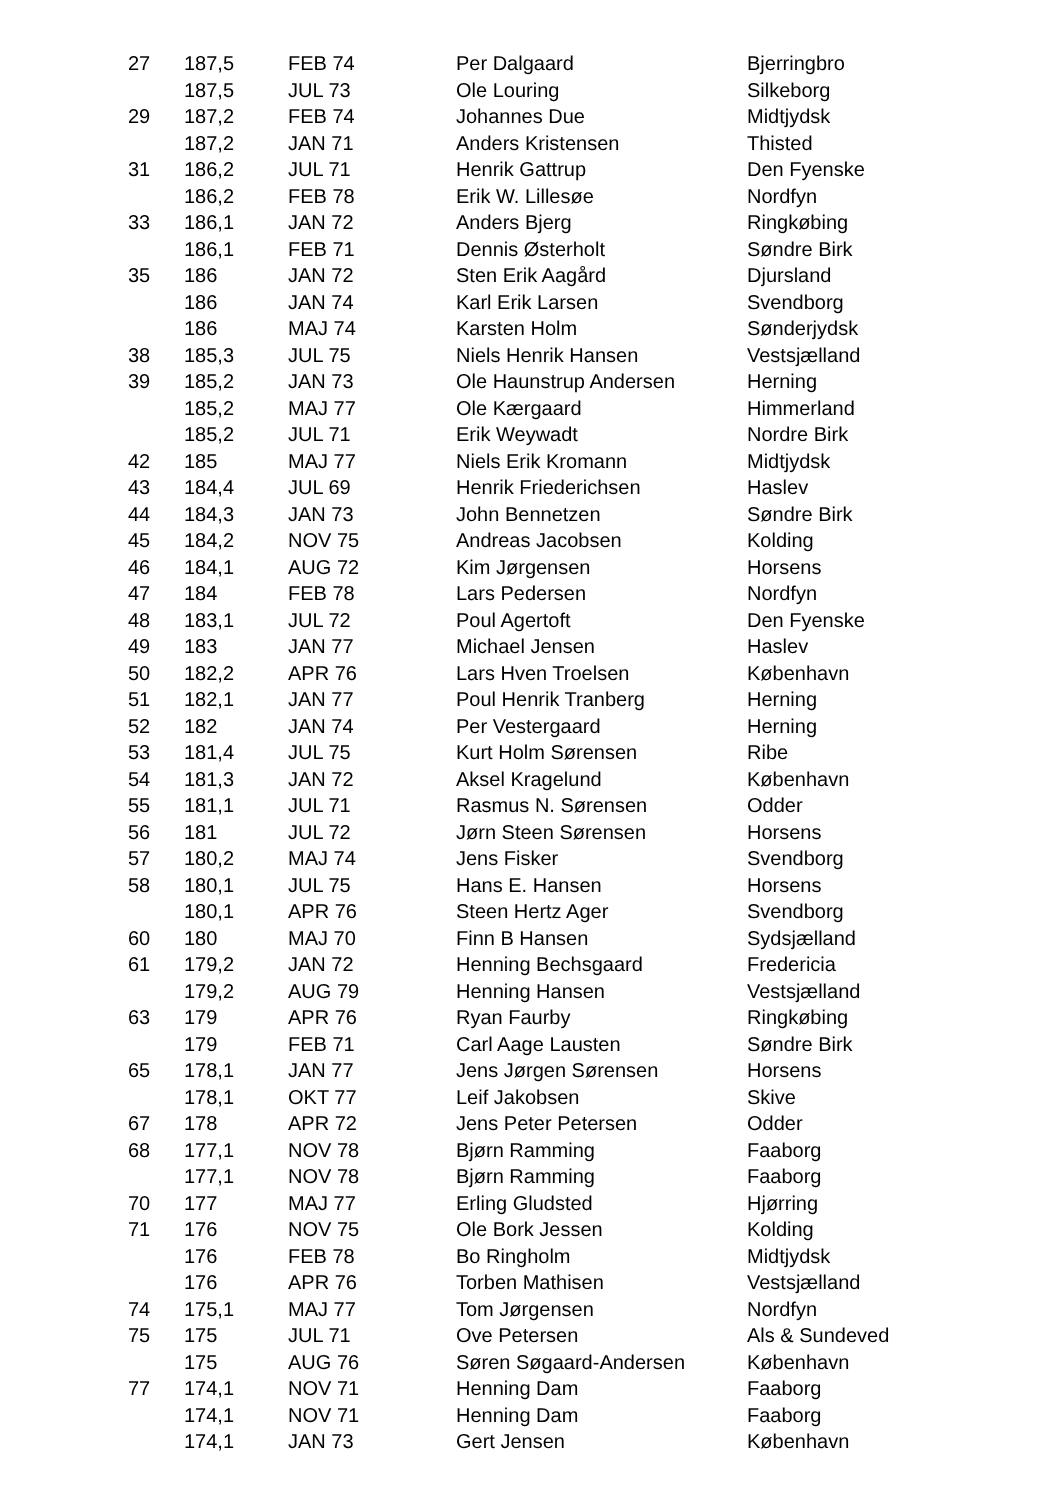| 27 | 187,5 | FEB 74 | Per Dalgaard | Bjerringbro |
| | 187,5 | JUL 73 | Ole Louring | Silkeborg |
| 29 | 187,2 | FEB 74 | Johannes Due | Midtjydsk |
| | 187,2 | JAN 71 | Anders Kristensen | Thisted |
| 31 | 186,2 | JUL 71 | Henrik Gattrup | Den Fyenske |
| | 186,2 | FEB 78 | Erik W. Lillesøe | Nordfyn |
| 33 | 186,1 | JAN 72 | Anders Bjerg | Ringkøbing |
| | 186,1 | FEB 71 | Dennis Østerholt | Søndre Birk |
| 35 | 186 | JAN 72 | Sten Erik Aagård | Djursland |
| | 186 | JAN 74 | Karl Erik Larsen | Svendborg |
| | 186 | MAJ 74 | Karsten Holm | Sønderjydsk |
| 38 | 185,3 | JUL 75 | Niels Henrik Hansen | Vestsjælland |
| 39 | 185,2 | JAN 73 | Ole Haunstrup Andersen | Herning |
| | 185,2 | MAJ 77 | Ole Kærgaard | Himmerland |
| | 185,2 | JUL 71 | Erik Weywadt | Nordre Birk |
| 42 | 185 | MAJ 77 | Niels Erik Kromann | Midtjydsk |
| 43 | 184,4 | JUL 69 | Henrik Friederichsen | Haslev |
| 44 | 184,3 | JAN 73 | John Bennetzen | Søndre Birk |
| 45 | 184,2 | NOV 75 | Andreas Jacobsen | Kolding |
| 46 | 184,1 | AUG 72 | Kim Jørgensen | Horsens |
| 47 | 184 | FEB 78 | Lars Pedersen | Nordfyn |
| 48 | 183,1 | JUL 72 | Poul Agertoft | Den Fyenske |
| 49 | 183 | JAN 77 | Michael Jensen | Haslev |
| 50 | 182,2 | APR 76 | Lars Hven Troelsen | København |
| 51 | 182,1 | JAN 77 | Poul Henrik Tranberg | Herning |
| 52 | 182 | JAN 74 | Per Vestergaard | Herning |
| 53 | 181,4 | JUL 75 | Kurt Holm Sørensen | Ribe |
| 54 | 181,3 | JAN 72 | Aksel Kragelund | København |
| 55 | 181,1 | JUL 71 | Rasmus N. Sørensen | Odder |
| 56 | 181 | JUL 72 | Jørn Steen Sørensen | Horsens |
| 57 | 180,2 | MAJ 74 | Jens Fisker | Svendborg |
| 58 | 180,1 | JUL 75 | Hans E. Hansen | Horsens |
| | 180,1 | APR 76 | Steen Hertz Ager | Svendborg |
| 60 | 180 | MAJ 70 | Finn B Hansen | Sydsjælland |
| 61 | 179,2 | JAN 72 | Henning Bechsgaard | Fredericia |
| | 179,2 | AUG 79 | Henning Hansen | Vestsjælland |
| 63 | 179 | APR 76 | Ryan Faurby | Ringkøbing |
| | 179 | FEB 71 | Carl Aage Lausten | Søndre Birk |
| 65 | 178,1 | JAN 77 | Jens Jørgen Sørensen | Horsens |
| | 178,1 | OKT 77 | Leif Jakobsen | Skive |
| 67 | 178 | APR 72 | Jens Peter Petersen | Odder |
| 68 | 177,1 | NOV 78 | Bjørn Ramming | Faaborg |
| | 177,1 | NOV 78 | Bjørn Ramming | Faaborg |
| 70 | 177 | MAJ 77 | Erling Gludsted | Hjørring |
| 71 | 176 | NOV 75 | Ole Bork Jessen | Kolding |
| | 176 | FEB 78 | Bo Ringholm | Midtjydsk |
| | 176 | APR 76 | Torben Mathisen | Vestsjælland |
| 74 | 175,1 | MAJ 77 | Tom Jørgensen | Nordfyn |
| 75 | 175 | JUL 71 | Ove Petersen | Als & Sundeved |
| | 175 | AUG 76 | Søren Søgaard-Andersen | København |
| 77 | 174,1 | NOV 71 | Henning Dam | Faaborg |
| | 174,1 | NOV 71 | Henning Dam | Faaborg |
| | 174,1 | JAN 73 | Gert Jensen | København |